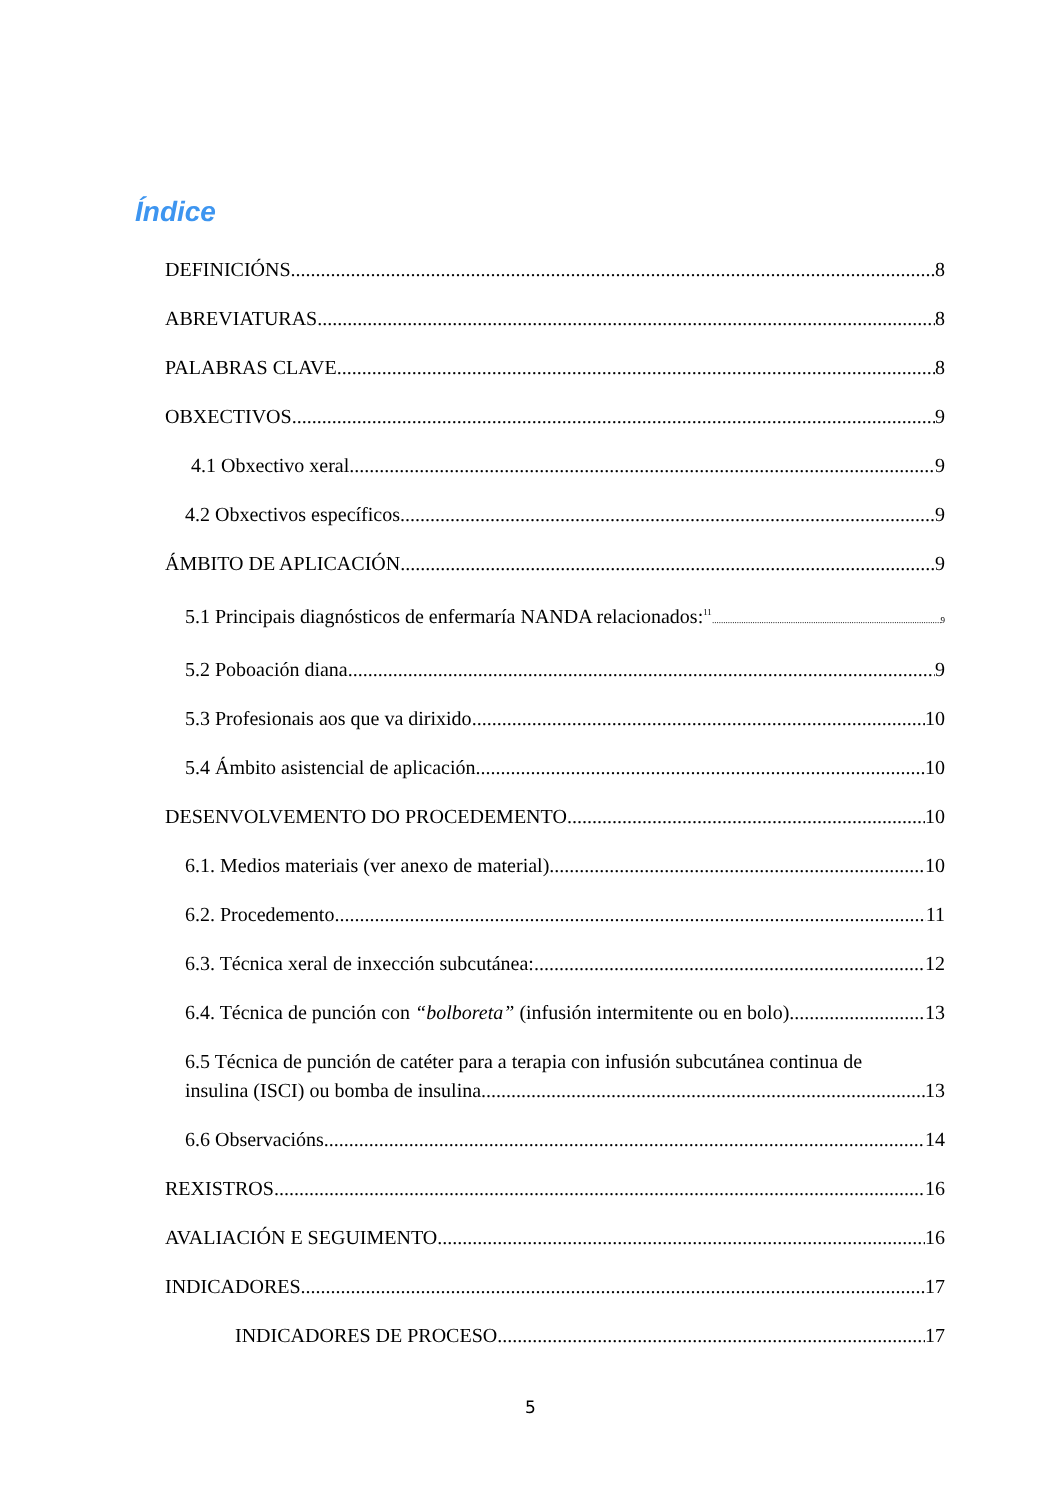Índice
DEFINICIÓNS 8
ABREVIATURAS 8
PALABRAS CLAVE 8
OBXECTIVOS 9
4.1 Obxectivo xeral 9
4.2 Obxectivos específicos 9
ÁMBITO DE APLICACIÓN 9
5.1 Principais diagnósticos de enfermaría NANDA relacionados:<sup>11</sup> 9
5.2 Poboación diana 9
5.3 Profesionais aos que va dirixido 10
5.4 Ámbito asistencial de aplicación 10
DESENVOLVEMENTO DO PROCEDEMENTO 10
6.1. Medios materiais (ver anexo de material) 10
6.2. Procedemento 11
6.3. Técnica xeral de inxección subcutánea: 12
6.4. Técnica de punción con “bolboreta” (infusión intermitente ou en bolo) 13
6.5 Técnica de punción de catéter para a terapia con infusión subcutánea continua de
insulina (ISCI) ou bomba de insulina 13
6.6 Observacións 14
REXISTROS 16
AVALIACIÓN E SEGUIMENTO 16
INDICADORES 17
INDICADORES DE PROCESO 17
5